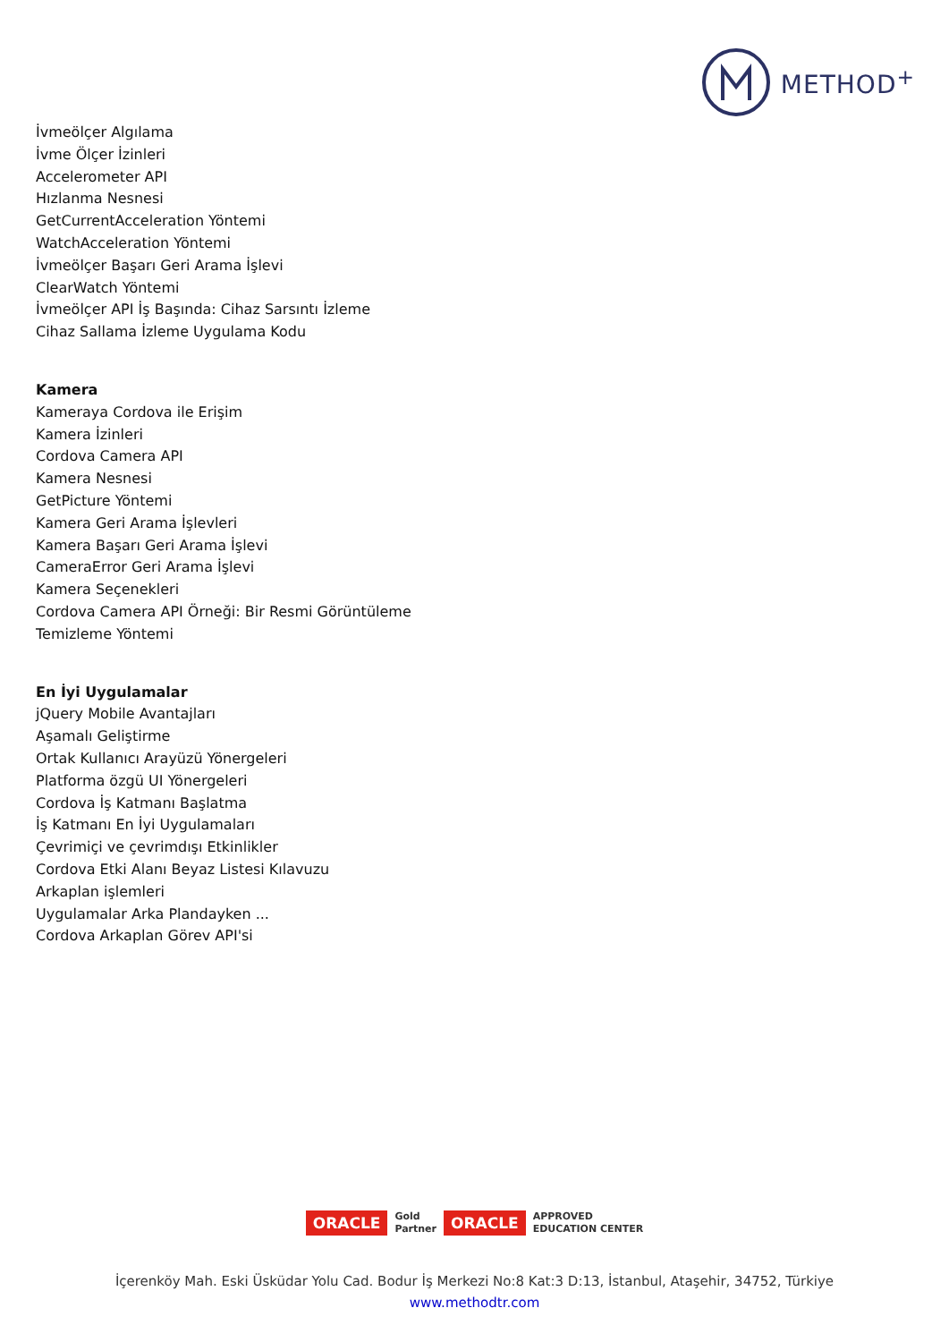METHOD<sup>+</sup>
İvmeölçer Algılama
İvme Ölçer İzinleri
Accelerometer API
Hızlanma Nesnesi
GetCurrentAcceleration Yöntemi
WatchAcceleration Yöntemi
İvmeölçer Başarı Geri Arama İşlevi
ClearWatch Yöntemi
İvmeölçer API İş Başında: Cihaz Sarsıntı İzleme
Cihaz Sallama İzleme Uygulama Kodu
Kamera
Kameraya Cordova ile Erişim
Kamera İzinleri
Cordova Camera API
Kamera Nesnesi
GetPicture Yöntemi
Kamera Geri Arama İşlevleri
Kamera Başarı Geri Arama İşlevi
CameraError Geri Arama İşlevi
Kamera Seçenekleri
Cordova Camera API Örneği: Bir Resmi Görüntüleme
Temizleme Yöntemi
En İyi Uygulamalar
jQuery Mobile Avantajları
Aşamalı Geliştirme
Ortak Kullanıcı Arayüzü Yönergeleri
Platforma özgü UI Yönergeleri
Cordova İş Katmanı Başlatma
İş Katmanı En İyi Uygulamaları
Çevrimiçi ve çevrimdışı Etkinlikler
Cordova Etki Alanı Beyaz Listesi Kılavuzu
Arkaplan işlemleri
Uygulamalar Arka Plandayken ...
Cordova Arkaplan Görev API'si
ORACLE Gold
Partner ORACLE APPROVED
EDUCATION CENTER
İçerenköy Mah. Eski Üsküdar Yolu Cad. Bodur İş Merkezi No:8 Kat:3 D:13, İstanbul, Ataşehir, 34752, Türkiye
www.methodtr.com